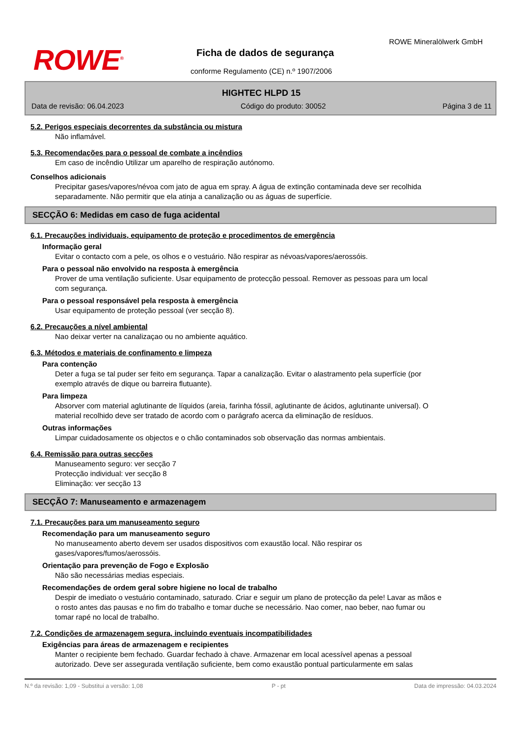ROWE<sup>®</sup>
ROWE Mineralölwerk GmbH
Ficha de dados de segurança
conforme Regulamento (CE) n.º 1907/2006
HIGHTEC HLPD 15
Data de revisão: 06.04.2023 Código do produto: 30052 Página 3 de 11
5.2. Perigos especiais decorrentes da substância ou mistura
Não inflamável.
5.3. Recomendações para o pessoal de combate a incêndios
Em caso de incêndio Utilizar um aparelho de respiração autónomo.
Conselhos adicionais
Precipitar gases/vapores/névoa com jato de agua em spray. A água de extinção contaminada deve ser recolhida separadamente. Não permitir que ela atinja a canalização ou as águas de superfície.
SECÇÃO 6: Medidas em caso de fuga acidental
6.1. Precauções individuais, equipamento de proteção e procedimentos de emergência
Informação geral
Evitar o contacto com a pele, os olhos e o vestuário. Não respirar as névoas/vapores/aerossóis.
Para o pessoal não envolvido na resposta à emergência
Prover de uma ventilação suficiente. Usar equipamento de protecção pessoal. Remover as pessoas para um local com segurança.
Para o pessoal responsável pela resposta à emergência
Usar equipamento de proteção pessoal (ver secção 8).
6.2. Precauções a nível ambiental
Nao deixar verter na canalizaçao ou no ambiente aquático.
6.3. Métodos e materiais de confinamento e limpeza
Para contenção
Deter a fuga se tal puder ser feito em segurança. Tapar a canalização. Evitar o alastramento pela superfície (por exemplo através de dique ou barreira flutuante).
Para limpeza
Absorver com material aglutinante de líquidos (areia, farinha fóssil, aglutinante de ácidos, aglutinante universal). O material recolhido deve ser tratado de acordo com o parágrafo acerca da eliminação de resíduos.
Outras informações
Limpar cuidadosamente os objectos e o chão contaminados sob observação das normas ambientais.
6.4. Remissão para outras secções
Manuseamento seguro: ver secção 7
Protecção individual: ver secção 8
Eliminação: ver secção 13
SECÇÃO 7: Manuseamento e armazenagem
7.1. Precauções para um manuseamento seguro
Recomendação para um manuseamento seguro
No manuseamento aberto devem ser usados dispositivos com exaustão local. Não respirar os gases/vapores/fumos/aerossóis.
Orientação para prevenção de Fogo e Explosão
Não são necessárias medias especiais.
Recomendações de ordem geral sobre higiene no local de trabalho
Despir de imediato o vestuário contaminado, saturado. Criar e seguir um plano de protecção da pele! Lavar as mãos e o rosto antes das pausas e no fim do trabalho e tomar duche se necessário. Nao comer, nao beber, nao fumar ou tomar rapé no local de trabalho.
7.2. Condições de armazenagem segura, incluindo eventuais incompatibilidades
Exigências para áreas de armazenagem e recipientes
Manter o recipiente bem fechado. Guardar fechado à chave. Armazenar em local acessível apenas a pessoal autorizado. Deve ser assegurada ventilação suficiente, bem como exaustão pontual particularmente em salas
N.º da revisão: 1,09 - Substitui a versão: 1,08 P - pt Data de impressão: 04.03.2024